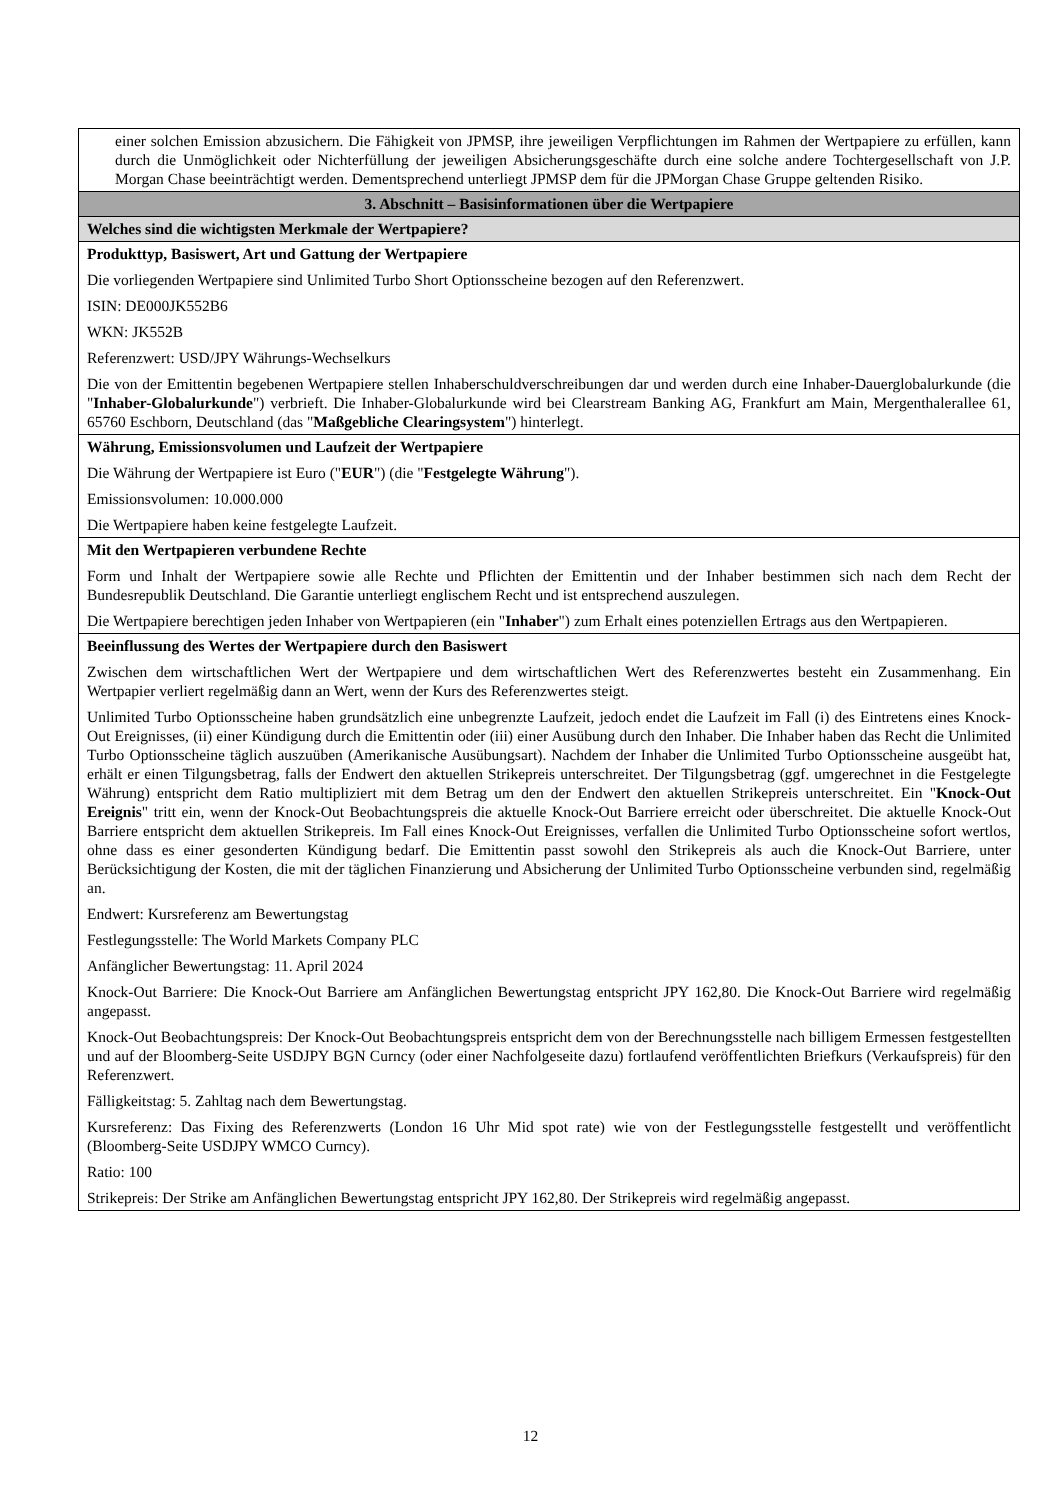| einer solchen Emission abzusichern. Die Fähigkeit von JPMSP, ihre jeweiligen Verpflichtungen im Rahmen der Wertpapiere zu erfüllen, kann durch die Unmöglichkeit oder Nichterfüllung der jeweiligen Absicherungsgeschäfte durch eine solche andere Tochtergesellschaft von J.P. Morgan Chase beeinträchtigt werden. Dementsprechend unterliegt JPMSP dem für die JPMorgan Chase Gruppe geltenden Risiko. |
| 3. Abschnitt – Basisinformationen über die Wertpapiere |
| Welches sind die wichtigsten Merkmale der Wertpapiere? |
| Produkttyp, Basiswert, Art und Gattung der Wertpapiere Die vorliegenden Wertpapiere sind Unlimited Turbo Short Optionsscheine bezogen auf den Referenzwert. ISIN: DE000JK552B6 WKN: JK552B Referenzwert: USD/JPY Währungs-Wechselkurs Die von der Emittentin begebenen Wertpapiere stellen Inhaberschuldverschreibungen dar und werden durch eine Inhaber-Dauerglobalurkunde (die " Inhaber-Globalurkunde ") verbrieft. Die Inhaber-Globalurkunde wird bei Clearstream Banking AG, Frankfurt am Main, Mergenthalerallee 61, 65760 Eschborn, Deutschland (das " Maßgebliche Clearingsystem ") hinterlegt. |
| Währung, Emissionsvolumen und Laufzeit der Wertpapiere Die Währung der Wertpapiere ist Euro (" EUR ") (die " Festgelegte Währung "). Emissionsvolumen: 10.000.000 Die Wertpapiere haben keine festgelegte Laufzeit. |
| Mit den Wertpapieren verbundene Rechte Form und Inhalt der Wertpapiere sowie alle Rechte und Pflichten der Emittentin und der Inhaber bestimmen sich nach dem Recht der Bundesrepublik Deutschland. Die Garantie unterliegt englischem Recht und ist entsprechend auszulegen. Die Wertpapiere berechtigen jeden Inhaber von Wertpapieren (ein " Inhaber ") zum Erhalt eines potenziellen Ertrags aus den Wertpapieren. |
| Beeinflussung des Wertes der Wertpapiere durch den Basiswert Zwischen dem wirtschaftlichen Wert der Wertpapiere und dem wirtschaftlichen Wert des Referenzwertes besteht ein Zusammenhang. Ein Wertpapier verliert regelmäßig dann an Wert, wenn der Kurs des Referenzwertes steigt. Unlimited Turbo Optionsscheine haben grundsätzlich eine unbegrenzte Laufzeit, jedoch endet die Laufzeit im Fall (i) des Eintretens eines Knock-Out Ereignisses, (ii) einer Kündigung durch die Emittentin oder (iii) einer Ausübung durch den Inhaber. Die Inhaber haben das Recht die Unlimited Turbo Optionsscheine täglich auszuüben (Amerikanische Ausübungsart). Nachdem der Inhaber die Unlimited Turbo Optionsscheine ausgeübt hat, erhält er einen Tilgungsbetrag, falls der Endwert den aktuellen Strikepreis unterschreitet. Der Tilgungsbetrag (ggf. umgerechnet in die Festgelegte Währung) entspricht dem Ratio multipliziert mit dem Betrag um den der Endwert den aktuellen Strikepreis unterschreitet. Ein " Knock-Out Ereignis " tritt ein, wenn der Knock-Out Beobachtungspreis die aktuelle Knock-Out Barriere erreicht oder überschreitet. Die aktuelle Knock-Out Barriere entspricht dem aktuellen Strikepreis. Im Fall eines Knock-Out Ereignisses, verfallen die Unlimited Turbo Optionsscheine sofort wertlos, ohne dass es einer gesonderten Kündigung bedarf. Die Emittentin passt sowohl den Strikepreis als auch die Knock-Out Barriere, unter Berücksichtigung der Kosten, die mit der täglichen Finanzierung und Absicherung der Unlimited Turbo Optionsscheine verbunden sind, regelmäßig an. Endwert: Kursreferenz am Bewertungstag Festlegungsstelle: The World Markets Company PLC Anfänglicher Bewertungstag: 11. April 2024 Knock-Out Barriere: Die Knock-Out Barriere am Anfänglichen Bewertungstag entspricht JPY 162,80. Die Knock-Out Barriere wird regelmäßig angepasst. Knock-Out Beobachtungspreis: Der Knock-Out Beobachtungspreis entspricht dem von der Berechnungsstelle nach billigem Ermessen festgestellten und auf der Bloomberg-Seite USDJPY BGN Curncy (oder einer Nachfolgeseite dazu) fortlaufend veröffentlichten Briefkurs (Verkaufspreis) für den Referenzwert. Fälligkeitstag: 5. Zahltag nach dem Bewertungstag. Kursreferenz: Das Fixing des Referenzwerts (London 16 Uhr Mid spot rate) wie von der Festlegungsstelle festgestellt und veröffentlicht (Bloomberg-Seite USDJPY WMCO Curncy). Ratio: 100 Strikepreis: Der Strike am Anfänglichen Bewertungstag entspricht JPY 162,80. Der Strikepreis wird regelmäßig angepasst. |
12